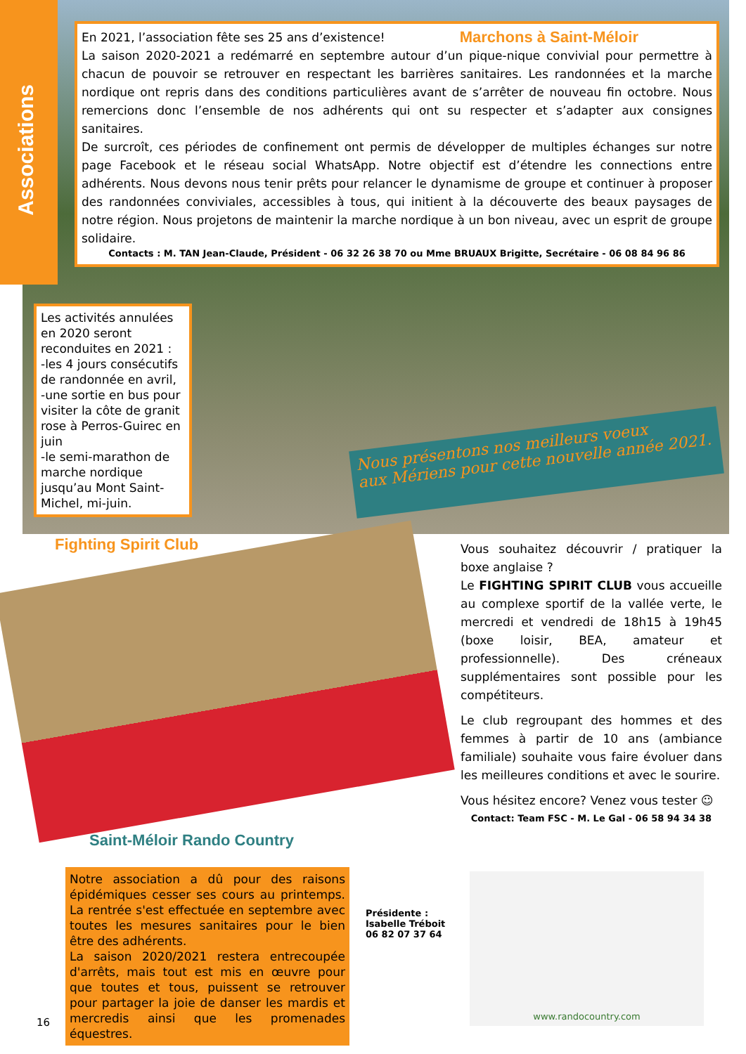Associations
Marchons à Saint-Méloir En 2021, l’association fête ses 25 ans d’existence!
La saison 2020-2021 a redémarré en septembre autour d’un pique-nique convivial pour permettre à chacun de pouvoir se retrouver en respectant les barrières sanitaires. Les randonnées et la marche nordique ont repris dans des conditions particulières avant de s’arrêter de nouveau fin octobre. Nous remercions donc l’ensemble de nos adhérents qui ont su respecter et s’adapter aux consignes sanitaires.
De surcroît, ces périodes de confinement ont permis de développer de multiples échanges sur notre page Facebook et le réseau social WhatsApp. Notre objectif est d’étendre les connections entre adhérents. Nous devons nous tenir prêts pour relancer le dynamisme de groupe et continuer à proposer des randonnées conviviales, accessibles à tous, qui initient à la découverte des beaux paysages de notre région. Nous projetons de maintenir la marche nordique à un bon niveau, avec un esprit de groupe solidaire.
Contacts : M. TAN Jean-Claude, Président - 06 32 26 38 70 ou Mme BRUAUX Brigitte, Secrétaire - 06 08 84 96 86
Les activités annulées en 2020 seront reconduites en 2021 :
-les 4 jours consécutifs de randonnée en avril,
-une sortie en bus pour visiter la côte de granit rose à Perros-Guirec en juin
-le semi-marathon de marche nordique jusqu’au Mont Saint-Michel, mi-juin.
Nous présentons nos meilleurs voeux
aux Mériens pour cette nouvelle année 2021.
Fighting Spirit Club
Vous souhaitez découvrir / pratiquer la boxe anglaise ?
Le FIGHTING SPIRIT CLUB vous accueille au complexe sportif de la vallée verte, le mercredi et vendredi de 18h15 à 19h45 (boxe loisir, BEA, amateur et professionnelle). Des créneaux supplémentaires sont possible pour les compétiteurs.
Le club regroupant des hommes et des femmes à partir de 10 ans (ambiance familiale) souhaite vous faire évoluer dans les meilleures conditions et avec le sourire.
Vous hésitez encore? Venez vous tester ☺
Contact: Team FSC - M. Le Gal - 06 58 94 34 38
Saint-Méloir Rando Country
Notre association a dû pour des raisons épidémiques cesser ses cours au printemps. La rentrée s'est effectuée en septembre avec toutes les mesures sanitaires pour le bien être des adhérents.
La saison 2020/2021 restera entrecoupée d'arrêts, mais tout est mis en œuvre pour que toutes et tous, puissent se retrouver pour partager la joie de danser les mardis et mercredis ainsi que les promenades équestres.
Présidente : Isabelle Tréboit
06 82 07 37 64
www.randocountry.com
16